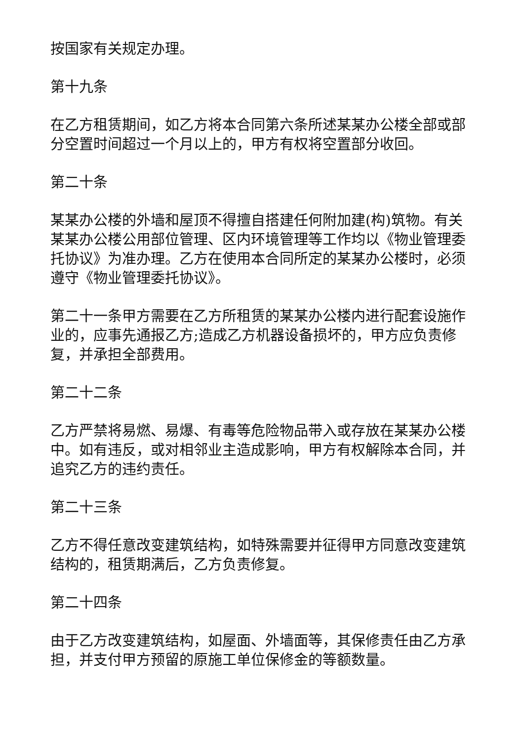按国家有关规定办理。
第十九条
在乙方租赁期间，如乙方将本合同第六条所述某某办公楼全部或部分空置时间超过一个月以上的，甲方有权将空置部分收回。
第二十条
某某办公楼的外墙和屋顶不得擅自搭建任何附加建(构)筑物。有关某某办公楼公用部位管理、区内环境管理等工作均以《物业管理委托协议》为准办理。乙方在使用本合同所定的某某办公楼时，必须遵守《物业管理委托协议》。
第二十一条甲方需要在乙方所租赁的某某办公楼内进行配套设施作业的，应事先通报乙方;造成乙方机器设备损坏的，甲方应负责修复，并承担全部费用。
第二十二条
乙方严禁将易燃、易爆、有毒等危险物品带入或存放在某某办公楼中。如有违反，或对相邻业主造成影响，甲方有权解除本合同，并追究乙方的违约责任。
第二十三条
乙方不得任意改变建筑结构，如特殊需要并征得甲方同意改变建筑结构的，租赁期满后，乙方负责修复。
第二十四条
由于乙方改变建筑结构，如屋面、外墙面等，其保修责任由乙方承担，并支付甲方预留的原施工单位保修金的等额数量。